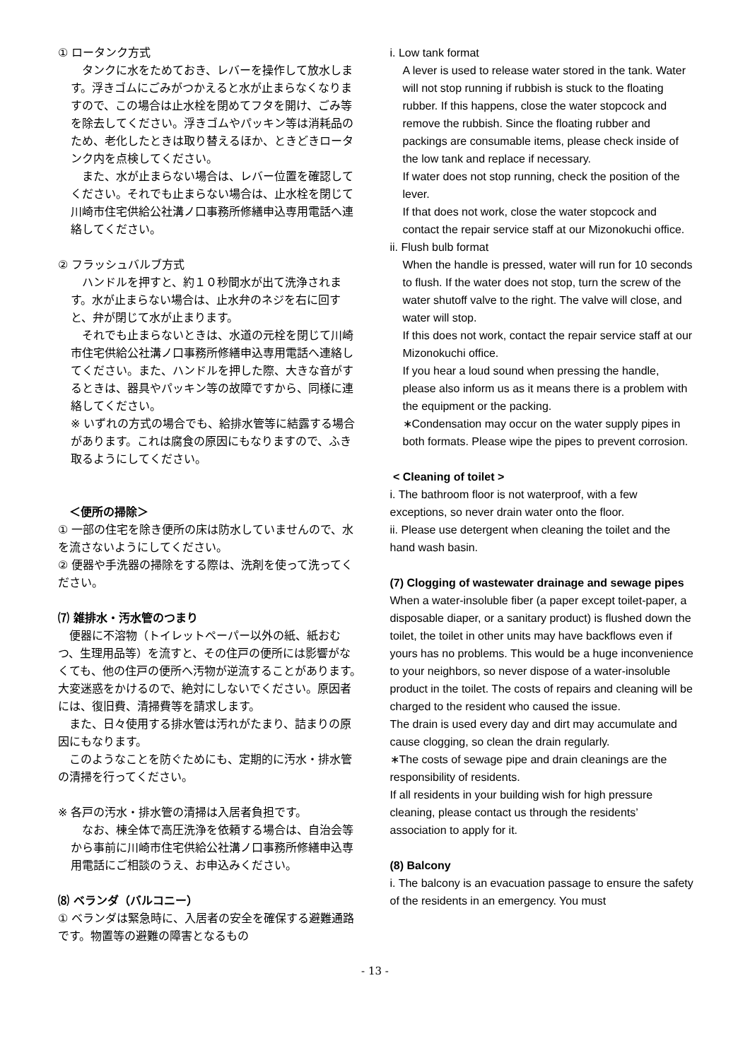① ロータンク方式
　タンクに水をためておき、レバーを操作して放水します。浮きゴムにごみがつかえると水が止まらなくなりますので、この場合は止水栓を閉めてフタを開け、ごみ等を除去してください。浮きゴムやパッキン等は消耗品のため、老化したときは取り替えるほか、ときどきロータンク内を点検してください。
　また、水が止まらない場合は、レバー位置を確認してください。それでも止まらない場合は、止水栓を閉じて川崎市住宅供給公社溝ノ口事務所修繕申込専用電話へ連絡してください。
② フラッシュバルブ方式
　ハンドルを押すと、約１０秒間水が出て洗浄されます。水が止まらない場合は、止水弁のネジを右に回すと、弁が閉じて水が止まります。
　それでも止まらないときは、水道の元栓を閉じて川崎市住宅供給公社溝ノ口事務所修繕申込専用電話へ連絡してください。また、ハンドルを押した際、大きな音がするときは、器具やパッキン等の故障ですから、同様に連絡してください。
※ いずれの方式の場合でも、給排水管等に結露する場合があります。これは腐食の原因にもなりますので、ふき取るようにしてください。
　＜便所の掃除＞
① 一部の住宅を除き便所の床は防水していませんので、水を流さないようにしてください。
② 便器や手洗器の掃除をする際は、洗剤を使って洗ってください。
⑺ 雑排水・汚水管のつまり
　便器に不溶物（トイレットペーパー以外の紙、紙おむつ、生理用品等）を流すと、その住戸の便所には影響がなくても、他の住戸の便所へ汚物が逆流することがあります。大変迷惑をかけるので、絶対にしないでください。原因者には、復旧費、清掃費等を請求します。
　また、日々使用する排水管は汚れがたまり、詰まりの原因にもなります。
　このようなことを防ぐためにも、定期的に汚水・排水管の清掃を行ってください。
※ 各戸の汚水・排水管の清掃は入居者負担です。
　なお、棟全体で高圧洗浄を依頼する場合は、自治会等から事前に川崎市住宅供給公社溝ノ口事務所修繕申込専用電話にご相談のうえ、お申込みください。
⑻ ベランダ（バルコニー）
① ベランダは緊急時に、入居者の安全を確保する避難通路です。物置等の避難の障害となるもの
i. Low tank format
A lever is used to release water stored in the tank. Water will not stop running if rubbish is stuck to the floating rubber. If this happens, close the water stopcock and remove the rubbish. Since the floating rubber and packings are consumable items, please check inside of the low tank and replace if necessary.
If water does not stop running, check the position of the lever.
If that does not work, close the water stopcock and contact the repair service staff at our Mizonokuchi office.
ii. Flush bulb format
When the handle is pressed, water will run for 10 seconds to flush. If the water does not stop, turn the screw of the water shutoff valve to the right. The valve will close, and water will stop.
If this does not work, contact the repair service staff at our Mizonokuchi office.
If you hear a loud sound when pressing the handle, please also inform us as it means there is a problem with the equipment or the packing.
∗Condensation may occur on the water supply pipes in both formats. Please wipe the pipes to prevent corrosion.
< Cleaning of toilet >
i. The bathroom floor is not waterproof, with a few exceptions, so never drain water onto the floor.
ii. Please use detergent when cleaning the toilet and the hand wash basin.
(7) Clogging of wastewater drainage and sewage pipes
When a water-insoluble fiber (a paper except toilet-paper, a disposable diaper, or a sanitary product) is flushed down the toilet, the toilet in other units may have backflows even if yours has no problems. This would be a huge inconvenience to your neighbors, so never dispose of a water-insoluble product in the toilet. The costs of repairs and cleaning will be charged to the resident who caused the issue.
The drain is used every day and dirt may accumulate and cause clogging, so clean the drain regularly.
∗The costs of sewage pipe and drain cleanings are the responsibility of residents.
If all residents in your building wish for high pressure cleaning, please contact us through the residents’ association to apply for it.
(8) Balcony
i. The balcony is an evacuation passage to ensure the safety of the residents in an emergency. You must
- 13 -